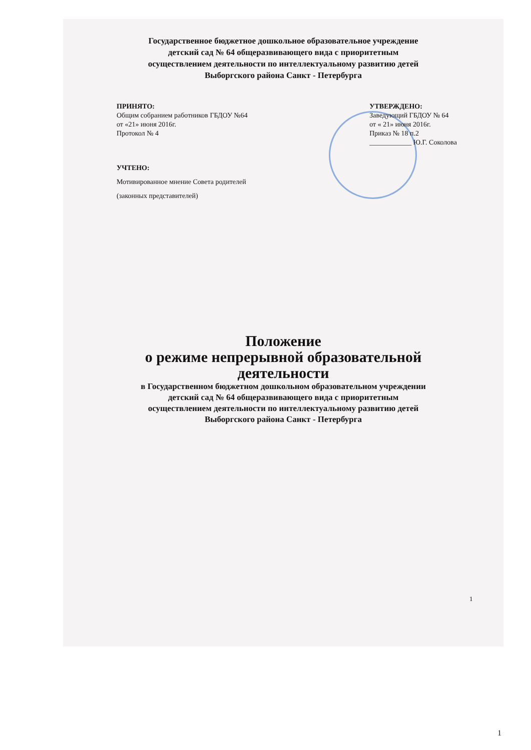Государственное бюджетное дошкольное образовательное учреждение
детский сад № 64 общеразвивающего вида с приоритетным
осуществлением деятельности по интеллектуальному развитию детей
Выборгского района Санкт - Петербурга
ПРИНЯТО:
Общим собранием работников ГБДОУ №64
от «21» июня 2016г.
Протокол № 4
УТВЕРЖДЕНО:
Заведующий ГБДОУ № 64
от « 21» июня 2016г.
Приказ № 18 п.2
____________ Ю.Г. Соколова
УЧТЕНО:
Мотивированное мнение Совета родителей
(законных представителей)
Положение
о режиме непрерывной образовательной
деятельности
в Государственном бюджетном дошкольном образовательном учреждении
детский сад № 64 общеразвивающего вида с приоритетным
осуществлением деятельности по интеллектуальному развитию детей
Выборгского района Санкт - Петербурга
1
1